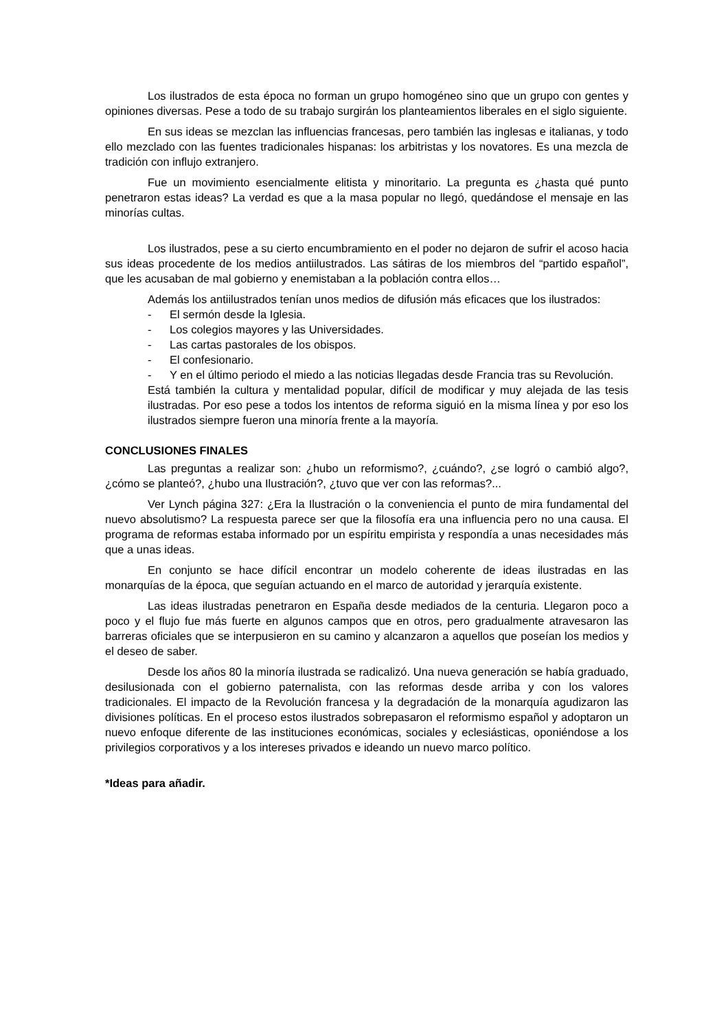Los ilustrados de esta época no forman un grupo homogéneo sino que un grupo con gentes y opiniones diversas. Pese a todo de su trabajo surgirán los planteamientos liberales en el siglo siguiente.
En sus ideas se mezclan las influencias francesas, pero también las inglesas e italianas, y todo ello mezclado con las fuentes tradicionales hispanas: los arbitristas y los novatores. Es una mezcla de tradición con influjo extranjero.
Fue un movimiento esencialmente elitista y minoritario. La pregunta es ¿hasta qué punto penetraron estas ideas? La verdad es que a la masa popular no llegó, quedándose el mensaje en las minorías cultas.
Los ilustrados, pese a su cierto encumbramiento en el poder no dejaron de sufrir el acoso hacia sus ideas procedente de los medios antiilustrados. Las sátiras de los miembros del “partido español”, que les acusaban de mal gobierno y enemistaban a la población contra ellos…
Además los antiilustrados tenían unos medios de difusión más eficaces que los ilustrados:
- El sermón desde la Iglesia.
- Los colegios mayores y las Universidades.
- Las cartas pastorales de los obispos.
- El confesionario.
- Y en el último periodo el miedo a las noticias llegadas desde Francia tras su Revolución.
Está también la cultura y mentalidad popular, difícil de modificar y muy alejada de las tesis ilustradas. Por eso pese a todos los intentos de reforma siguió en la misma línea y por eso los ilustrados siempre fueron una minoría frente a la mayoría.
CONCLUSIONES FINALES
Las preguntas a realizar son: ¿hubo un reformismo?, ¿cuándo?, ¿se logró o cambió algo?, ¿cómo se planteó?, ¿hubo una Ilustración?, ¿tuvo que ver con las reformas?...
Ver Lynch página 327: ¿Era la Ilustración o la conveniencia el punto de mira fundamental del nuevo absolutismo? La respuesta parece ser que la filosofía era una influencia pero no una causa. El programa de reformas estaba informado por un espíritu empirista y respondía a unas necesidades más que a unas ideas.
En conjunto se hace difícil encontrar un modelo coherente de ideas ilustradas en las monarquías de la época, que seguían actuando en el marco de autoridad y jerarquía existente.
Las ideas ilustradas penetraron en España desde mediados de la centuria. Llegaron poco a poco y el flujo fue más fuerte en algunos campos que en otros, pero gradualmente atravesaron las barreras oficiales que se interpusieron en su camino y alcanzaron a aquellos que poseían los medios y el deseo de saber.
Desde los años 80 la minoría ilustrada se radicalizó. Una nueva generación se había graduado, desilusionada con el gobierno paternalista, con las reformas desde arriba y con los valores tradicionales. El impacto de la Revolución francesa y la degradación de la monarquía agudizaron las divisiones políticas. En el proceso estos ilustrados sobrepasaron el reformismo español y adoptaron un nuevo enfoque diferente de las instituciones económicas, sociales y eclesiásticas, oponiéndose a los privilegios corporativos y a los intereses privados e ideando un nuevo marco político.
*Ideas para añadir.